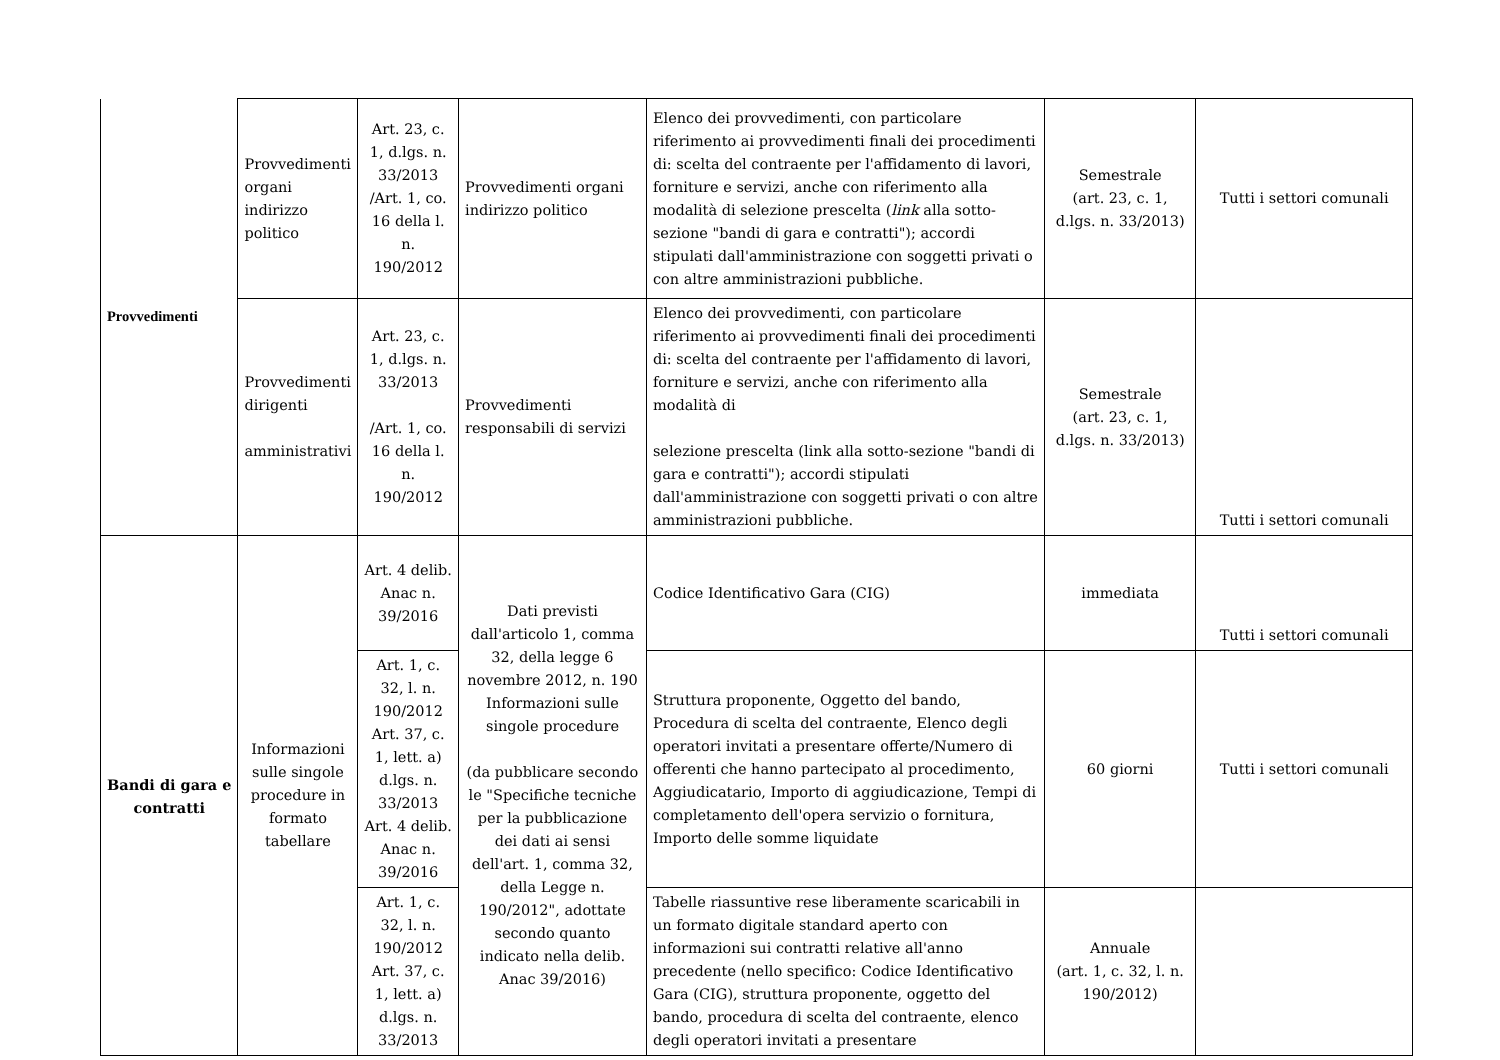| Provvedimenti | Provvedimenti organi indirizzo politico | Art. 23, c. 1, d.lgs. n. 33/2013 /Art. 1, co. 16 della l. n. 190/2012 | Provvedimenti organi indirizzo politico | Elenco dei provvedimenti, con particolare riferimento ai provvedimenti finali dei procedimenti di: scelta del contraente per l'affidamento di lavori, forniture e servizi, anche con riferimento alla modalità di selezione prescelta ( link alla sotto-sezione "bandi di gara e contratti"); accordi stipulati dall'amministrazione con soggetti privati o con altre amministrazioni pubbliche. | Semestrale (art. 23, c. 1, d.lgs. n. 33/2013) | Tutti i settori comunali |
| | Provvedimenti dirigenti amministrativi | Art. 23, c. 1, d.lgs. n. 33/2013 /Art. 1, co. 16 della l. n. 190/2012 | Provvedimenti responsabili di servizi | Elenco dei provvedimenti, con particolare riferimento ai provvedimenti finali dei procedimenti di: scelta del contraente per l'affidamento di lavori, forniture e servizi, anche con riferimento alla modalità di selezione prescelta (link alla sotto-sezione "bandi di gara e contratti"); accordi stipulati dall'amministrazione con soggetti privati o con altre amministrazioni pubbliche. | Semestrale (art. 23, c. 1, d.lgs. n. 33/2013) | Tutti i settori comunali |
| Bandi di gara e contratti | Informazioni sulle singole procedure in formato tabellare | Art. 4 delib. Anac n. 39/2016 | Dati previsti dall'articolo 1, comma 32, della legge 6 novembre 2012, n. 190 Informazioni sulle singole procedure (da pubblicare secondo le "Specifiche tecniche per la pubblicazione dei dati ai sensi dell'art. 1, comma 32, della Legge n. 190/2012", adottate secondo quanto indicato nella delib. Anac 39/2016) | Codice Identificativo Gara (CIG) | immediata | Tutti i settori comunali |
| | | Art. 1, c. 32, l. n. 190/2012 Art. 37, c. 1, lett. a) d.lgs. n. 33/2013 Art. 4 delib. Anac n. 39/2016 | | Struttura proponente, Oggetto del bando, Procedura di scelta del contraente, Elenco degli operatori invitati a presentare offerte/Numero di offerenti che hanno partecipato al procedimento, Aggiudicatario, Importo di aggiudicazione, Tempi di completamento dell'opera servizio o fornitura, Importo delle somme liquidate | 60 giorni | Tutti i settori comunali |
| | | Art. 1, c. 32, l. n. 190/2012 Art. 37, c. 1, lett. a) d.lgs. n. 33/2013 | | Tabelle riassuntive rese liberamente scaricabili in un formato digitale standard aperto con informazioni sui contratti relative all'anno precedente (nello specifico: Codice Identificativo Gara (CIG), struttura proponente, oggetto del bando, procedura di scelta del contraente, elenco degli operatori invitati a presentare | Annuale (art. 1, c. 32, l. n. 190/2012) | |